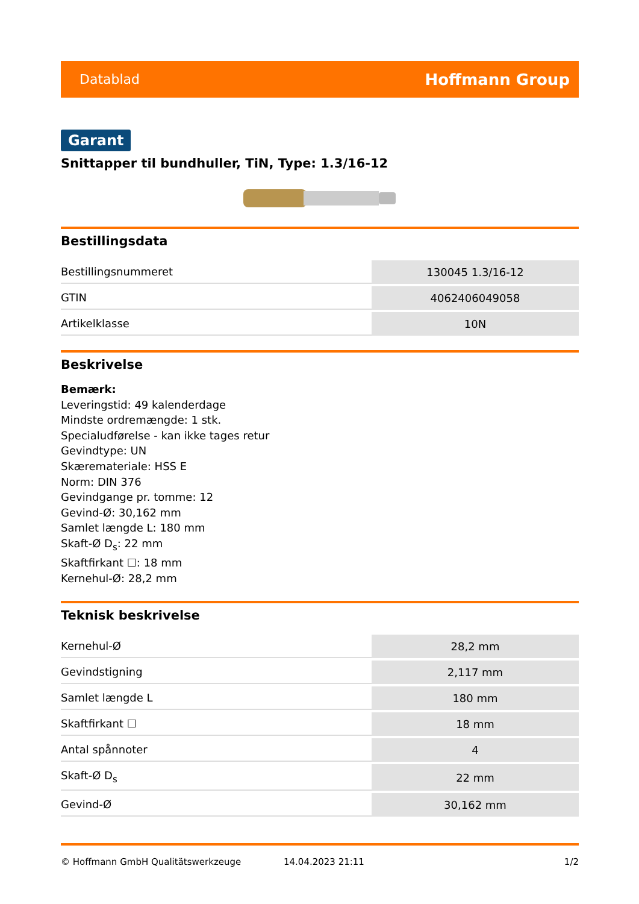Datablad Hoffmann Group
Garant
Snittapper til bundhuller, TiN, Type: 1.3/16-12
Bestillingsdata
| Bestillingsnummeret | 130045 1.3/16-12 |
| GTIN | 4062406049058 |
| Artikelklasse | 10N |
Beskrivelse
Bemærk:
Leveringstid: 49 kalenderdage
Mindste ordremængde: 1 stk.
Specialudførelse - kan ikke tages retur
Gevindtype: UN
Skæremateriale: HSS E
Norm: DIN 376
Gevindgange pr. tomme: 12
Gevind-Ø: 30,162 mm
Samlet længde L: 180 mm
Skaft-Ø D<sub>s</sub>: 22 mm
Skaftfirkant ☐: 18 mm
Kernehul-Ø: 28,2 mm
Teknisk beskrivelse
| Kernehul-Ø | 28,2 mm |
| Gevindstigning | 2,117 mm |
| Samlet længde L | 180 mm |
| Skaftfirkant ☐ | 18 mm |
| Antal spånnoter | 4 |
| Skaft-Ø D<sub>s</sub> | 22 mm |
| Gevind-Ø | 30,162 mm |
© Hoffmann GmbH Qualitätswerkzeuge 14.04.2023 21:11 1/2